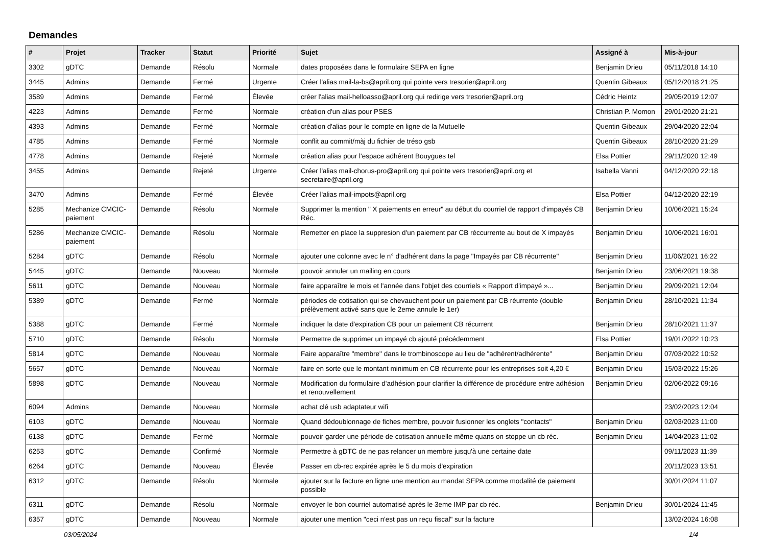Demandes
| # | Projet | Tracker | Statut | Priorité | Sujet | Assigné à | Mis-à-jour |
| --- | --- | --- | --- | --- | --- | --- | --- |
| 3302 | gDTC | Demande | Résolu | Normale | dates proposées dans le formulaire SEPA en ligne | Benjamin Drieu | 05/11/2018 14:10 |
| 3445 | Admins | Demande | Fermé | Urgente | Créer l'alias mail-la-bs@april.org qui pointe vers tresorier@april.org | Quentin Gibeaux | 05/12/2018 21:25 |
| 3589 | Admins | Demande | Fermé | Élevée | créer l'alias mail-helloasso@april.org qui redirige vers tresorier@april.org | Cédric Heintz | 29/05/2019 12:07 |
| 4223 | Admins | Demande | Fermé | Normale | création d'un alias pour PSES | Christian P. Momon | 29/01/2020 21:21 |
| 4393 | Admins | Demande | Fermé | Normale | création d'alias pour le compte en ligne de la Mutuelle | Quentin Gibeaux | 29/04/2020 22:04 |
| 4785 | Admins | Demande | Fermé | Normale | conflit au commit/màj du fichier de tréso gsb | Quentin Gibeaux | 28/10/2020 21:29 |
| 4778 | Admins | Demande | Rejeté | Normale | création alias pour l'espace adhérent Bouygues tel | Elsa Pottier | 29/11/2020 12:49 |
| 3455 | Admins | Demande | Rejeté | Urgente | Créer l'alias mail-chorus-pro@april.org qui pointe vers tresorier@april.org et secretaire@april.org | Isabella Vanni | 04/12/2020 22:18 |
| 3470 | Admins | Demande | Fermé | Élevée | Créer l'alias mail-impots@april.org | Elsa Pottier | 04/12/2020 22:19 |
| 5285 | Mechanize CMCIC-paiement | Demande | Résolu | Normale | Supprimer la mention " X paiements en erreur" au début du courriel de rapport d'impayés CB Réc. | Benjamin Drieu | 10/06/2021 15:24 |
| 5286 | Mechanize CMCIC-paiement | Demande | Résolu | Normale | Remetter en place la suppresion d'un paiement par CB réccurrente au bout de X impayés | Benjamin Drieu | 10/06/2021 16:01 |
| 5284 | gDTC | Demande | Résolu | Normale | ajouter une colonne avec le n° d'adhérent dans la page "Impayés par CB récurrente" | Benjamin Drieu | 11/06/2021 16:22 |
| 5445 | gDTC | Demande | Nouveau | Normale | pouvoir annuler un mailing en cours | Benjamin Drieu | 23/06/2021 19:38 |
| 5611 | gDTC | Demande | Nouveau | Normale | faire apparaître le mois et l'année dans l'objet des courriels « Rapport d'impayé »... | Benjamin Drieu | 29/09/2021 12:04 |
| 5389 | gDTC | Demande | Fermé | Normale | périodes de cotisation qui se chevauchent pour un paiement par CB réurrente (double prélèvement activé sans que le 2eme annule le 1er) | Benjamin Drieu | 28/10/2021 11:34 |
| 5388 | gDTC | Demande | Fermé | Normale | indiquer la date d'expiration CB pour un paiement CB récurrent | Benjamin Drieu | 28/10/2021 11:37 |
| 5710 | gDTC | Demande | Résolu | Normale | Permettre de supprimer un impayé cb ajouté précédemment | Elsa Pottier | 19/01/2022 10:23 |
| 5814 | gDTC | Demande | Nouveau | Normale | Faire apparaître "membre" dans le trombinoscope au lieu de "adhérent/adhérente" | Benjamin Drieu | 07/03/2022 10:52 |
| 5657 | gDTC | Demande | Nouveau | Normale | faire en sorte que le montant minimum en CB récurrente pour les entreprises soit 4,20 € | Benjamin Drieu | 15/03/2022 15:26 |
| 5898 | gDTC | Demande | Nouveau | Normale | Modification du formulaire d'adhésion pour clarifier la différence de procédure entre adhésion et renouvellement | Benjamin Drieu | 02/06/2022 09:16 |
| 6094 | Admins | Demande | Nouveau | Normale | achat clé usb adaptateur wifi | | 23/02/2023 12:04 |
| 6103 | gDTC | Demande | Nouveau | Normale | Quand dédoublonnage de fiches membre, pouvoir fusionner les onglets "contacts" | Benjamin Drieu | 02/03/2023 11:00 |
| 6138 | gDTC | Demande | Fermé | Normale | pouvoir garder une période de cotisation annuelle même quans on stoppe un cb réc. | Benjamin Drieu | 14/04/2023 11:02 |
| 6253 | gDTC | Demande | Confirmé | Normale | Permettre à gDTC de ne pas relancer un membre jusqu'à une certaine date | | 09/11/2023 11:39 |
| 6264 | gDTC | Demande | Nouveau | Élevée | Passer en cb-rec expirée après le 5 du mois d'expiration | | 20/11/2023 13:51 |
| 6312 | gDTC | Demande | Résolu | Normale | ajouter sur la facture en ligne une mention au mandat SEPA comme modalité de paiement possible | | 30/01/2024 11:07 |
| 6311 | gDTC | Demande | Résolu | Normale | envoyer le bon courriel automatisé après le 3eme IMP par cb réc. | Benjamin Drieu | 30/01/2024 11:45 |
| 6357 | gDTC | Demande | Nouveau | Normale | ajouter une mention "ceci n'est pas un reçu fiscal" sur la facture | | 13/02/2024 16:08 |
03/05/2024 1/4